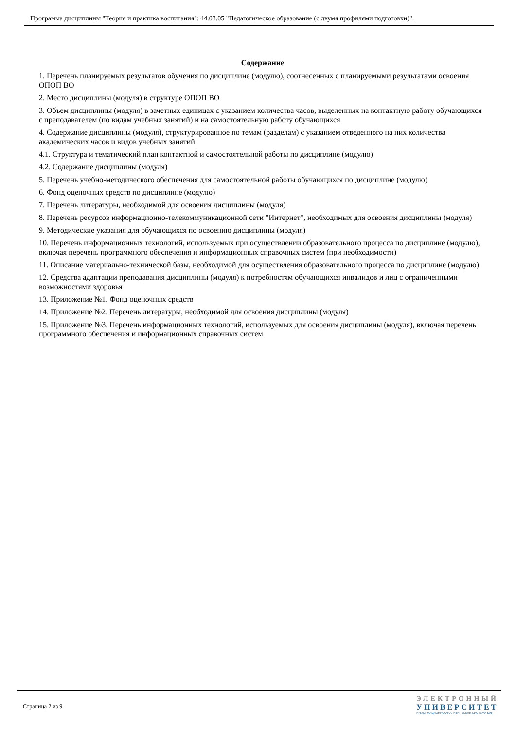Программа дисциплины "Теория и практика воспитания"; 44.03.05 "Педагогическое образование (с двумя профилями подготовки)".
Содержание
1. Перечень планируемых результатов обучения по дисциплине (модулю), соотнесенных с планируемыми результатами освоения ОПОП ВО
2. Место дисциплины (модуля) в структуре ОПОП ВО
3. Объем дисциплины (модуля) в зачетных единицах с указанием количества часов, выделенных на контактную работу обучающихся с преподавателем (по видам учебных занятий) и на самостоятельную работу обучающихся
4. Содержание дисциплины (модуля), структурированное по темам (разделам) с указанием отведенного на них количества академических часов и видов учебных занятий
4.1. Структура и тематический план контактной и самостоятельной работы по дисциплине (модулю)
4.2. Содержание дисциплины (модуля)
5. Перечень учебно-методического обеспечения для самостоятельной работы обучающихся по дисциплине (модулю)
6. Фонд оценочных средств по дисциплине (модулю)
7. Перечень литературы, необходимой для освоения дисциплины (модуля)
8. Перечень ресурсов информационно-телекоммуникационной сети "Интернет", необходимых для освоения дисциплины (модуля)
9. Методические указания для обучающихся по освоению дисциплины (модуля)
10. Перечень информационных технологий, используемых при осуществлении образовательного процесса по дисциплине (модулю), включая перечень программного обеспечения и информационных справочных систем (при необходимости)
11. Описание материально-технической базы, необходимой для осуществления образовательного процесса по дисциплине (модулю)
12. Средства адаптации преподавания дисциплины (модуля) к потребностям обучающихся инвалидов и лиц с ограниченными возможностями здоровья
13. Приложение №1. Фонд оценочных средств
14. Приложение №2. Перечень литературы, необходимой для освоения дисциплины (модуля)
15. Приложение №3. Перечень информационных технологий, используемых для освоения дисциплины (модуля), включая перечень программного обеспечения и информационных справочных систем
Страница 2 из 9.
ЭЛЕКТРОННЫЙ
УНИВЕРСИТЕТ
ИНФОРМАЦИОННО-АНАЛИТИЧЕСКАЯ СИСТЕМА КФУ